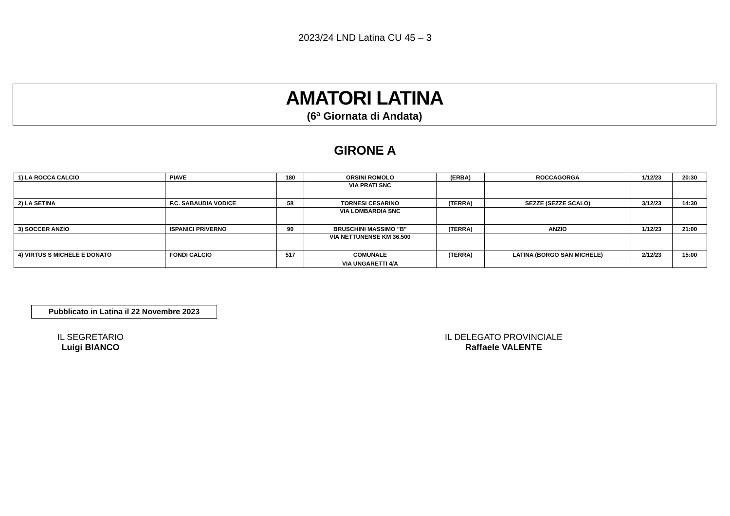2023/24 LND Latina CU 45 – 3
AMATORI LATINA
(6ª Giornata di Andata)
GIRONE A
| 1) LA ROCCA CALCIO | PIAVE | 180 | ORSINI ROMOLO | (ERBA) | ROCCAGORGA | 1/12/23 | 20:30 |
| | | | VIA PRATI SNC | | | | |
| 2) LA SETINA | F.C. SABAUDIA VODICE | 58 | TORNESI CESARINO | (TERRA) | SEZZE (SEZZE SCALO) | 3/12/23 | 14:30 |
| | | | VIA LOMBARDIA SNC | | | | |
| 3) SOCCER ANZIO | ISPANICI PRIVERNO | 90 | BRUSCHINI MASSIMO "B" | (TERRA) | ANZIO | 1/12/23 | 21:00 |
| | | | VIA NETTUNENSE KM 36.500 | | | | |
| 4) VIRTUS S MICHELE E DONATO | FONDI CALCIO | 517 | COMUNALE | (TERRA) | LATINA (BORGO SAN MICHELE) | 2/12/23 | 15:00 |
| | | | VIA UNGARETTI 4/A | | | | |
Pubblicato in Latina il 22 Novembre 2023
IL SEGRETARIO
Luigi BIANCO
IL DELEGATO PROVINCIALE
Raffaele VALENTE